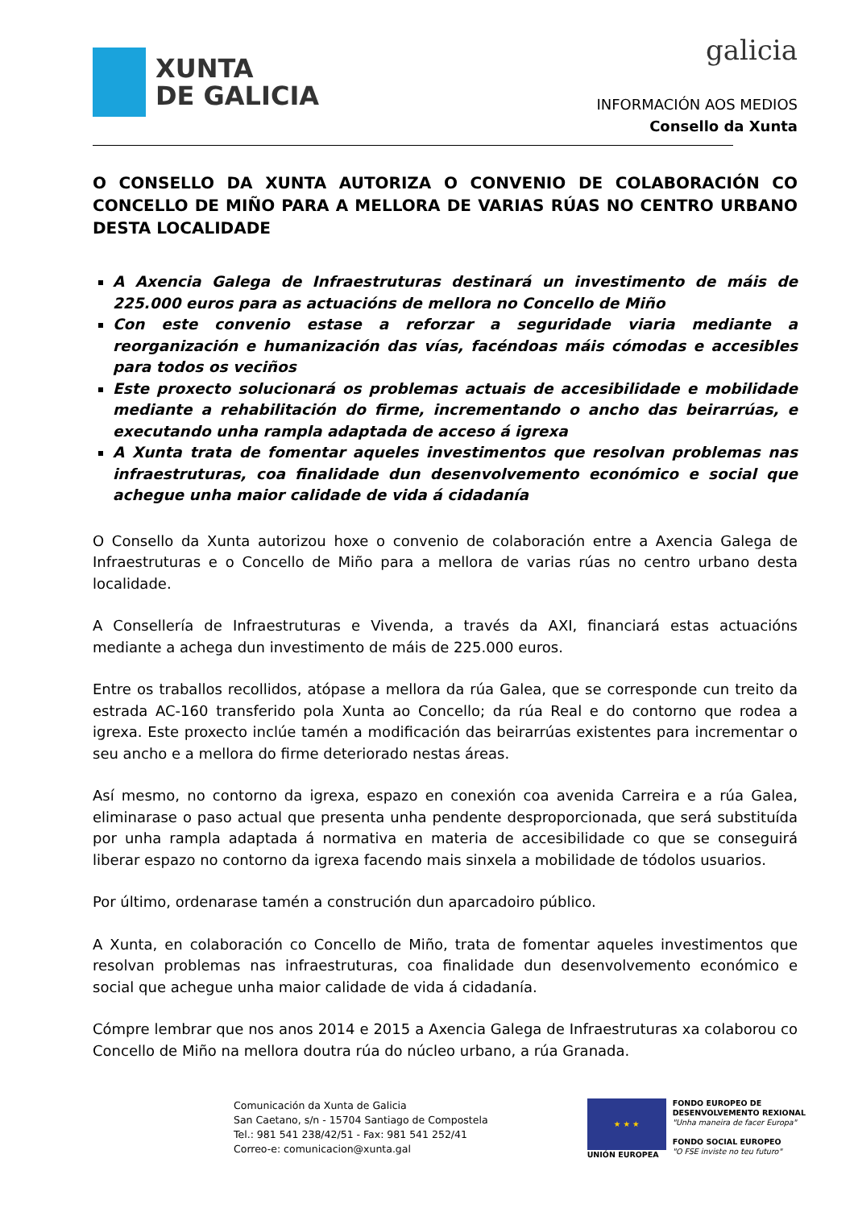XUNTA
DE GALICIA
galicia
INFORMACIÓN AOS MEDIOS
Consello da Xunta
O CONSELLO DA XUNTA AUTORIZA O CONVENIO DE COLABORACIÓN CO CONCELLO DE MIÑO PARA A MELLORA DE VARIAS RÚAS NO CENTRO URBANO DESTA LOCALIDADE
A Axencia Galega de Infraestruturas destinará un investimento de máis de 225.000 euros para as actuacións de mellora no Concello de Miño
Con este convenio estase a reforzar a seguridade viaria mediante a reorganización e humanización das vías, facéndoas máis cómodas e accesibles para todos os veciños
Este proxecto solucionará os problemas actuais de accesibilidade e mobilidade mediante a rehabilitación do firme, incrementando o ancho das beirarrúas, e executando unha rampla adaptada de acceso á igrexa
A Xunta trata de fomentar aqueles investimentos que resolvan problemas nas infraestruturas, coa finalidade dun desenvolvemento económico e social que achegue unha maior calidade de vida á cidadanía
O Consello da Xunta autorizou hoxe o convenio de colaboración entre a Axencia Galega de Infraestruturas e o Concello de Miño para a mellora de varias rúas no centro urbano desta localidade.
A Consellería de Infraestruturas e Vivenda, a través da AXI, financiará estas actuacións mediante a achega dun investimento de máis de 225.000 euros.
Entre os traballos recollidos, atópase a mellora da rúa Galea, que se corresponde cun treito da estrada AC-160 transferido pola Xunta ao Concello; da rúa Real e do contorno que rodea a igrexa. Este proxecto inclúe tamén a modificación das beirarrúas existentes para incrementar o seu ancho e a mellora do firme deteriorado nestas áreas.
Así mesmo, no contorno da igrexa, espazo en conexión coa avenida Carreira e a rúa Galea, eliminarase o paso actual que presenta unha pendente desproporcionada, que será substituída por unha rampla adaptada á normativa en materia de accesibilidade co que se conseguirá liberar espazo no contorno da igrexa facendo mais sinxela a mobilidade de tódolos usuarios.
Por último, ordenarase tamén a construción dun aparcadoiro público.
A Xunta, en colaboración co Concello de Miño, trata de fomentar aqueles investimentos que resolvan problemas nas infraestruturas, coa finalidade dun desenvolvemento económico e social que achegue unha maior calidade de vida á cidadanía.
Cómpre lembrar que nos anos 2014 e 2015 a Axencia Galega de Infraestruturas xa colaborou co Concello de Miño na mellora doutra rúa do núcleo urbano, a rúa Granada.
Comunicación da Xunta de Galicia
San Caetano, s/n - 15704 Santiago de Compostela
Tel.: 981 541 238/42/51 - Fax: 981 541 252/41
Correo-e: comunicacion@xunta.gal
★ ★ ★
UNIÓN EUROPEA
FONDO EUROPEO DE
DESENVOLVEMENTO REXIONAL
"Unha maneira de facer Europa"
FONDO SOCIAL EUROPEO
"O FSE inviste no teu futuro"